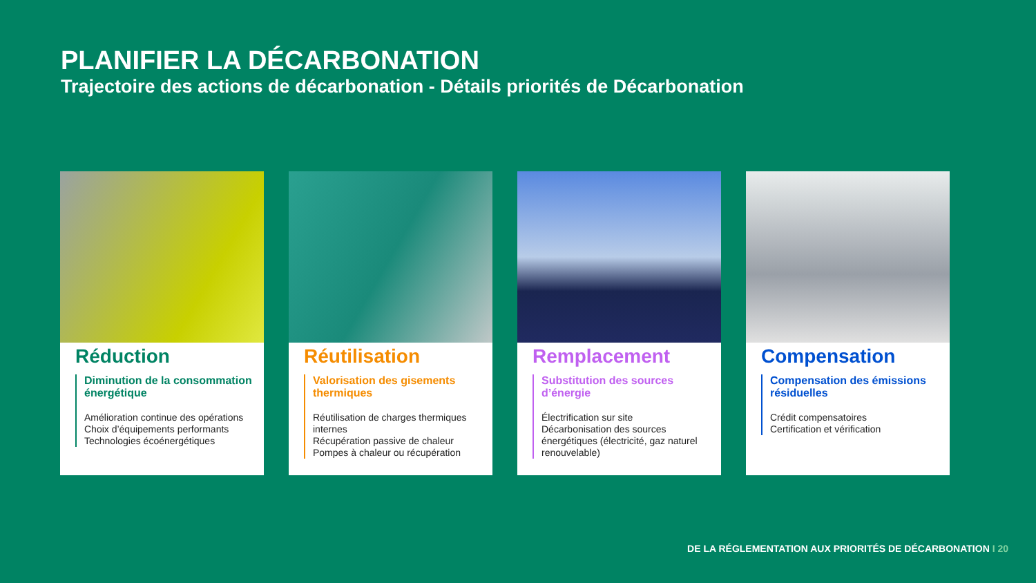PLANIFIER LA DÉCARBONATION
Trajectoire des actions de décarbonation - Détails priorités de Décarbonation
Réduction
Diminution de la consommation énergétique
Amélioration continue des opérations
Choix d’équipements performants
Technologies écoénergétiques
Réutilisation
Valorisation des gisements thermiques
Réutilisation de charges thermiques internes
Récupération passive de chaleur
Pompes à chaleur ou récupération
Remplacement
Substitution des sources d’énergie
Électrification sur site
Décarbonisation des sources énergétiques (électricité, gaz naturel renouvelable)
Compensation
Compensation des émissions résiduelles
Crédit compensatoires
Certification et vérification
DE LA RÉGLEMENTATION AUX PRIORITÉS DE DÉCARBONATION I 20